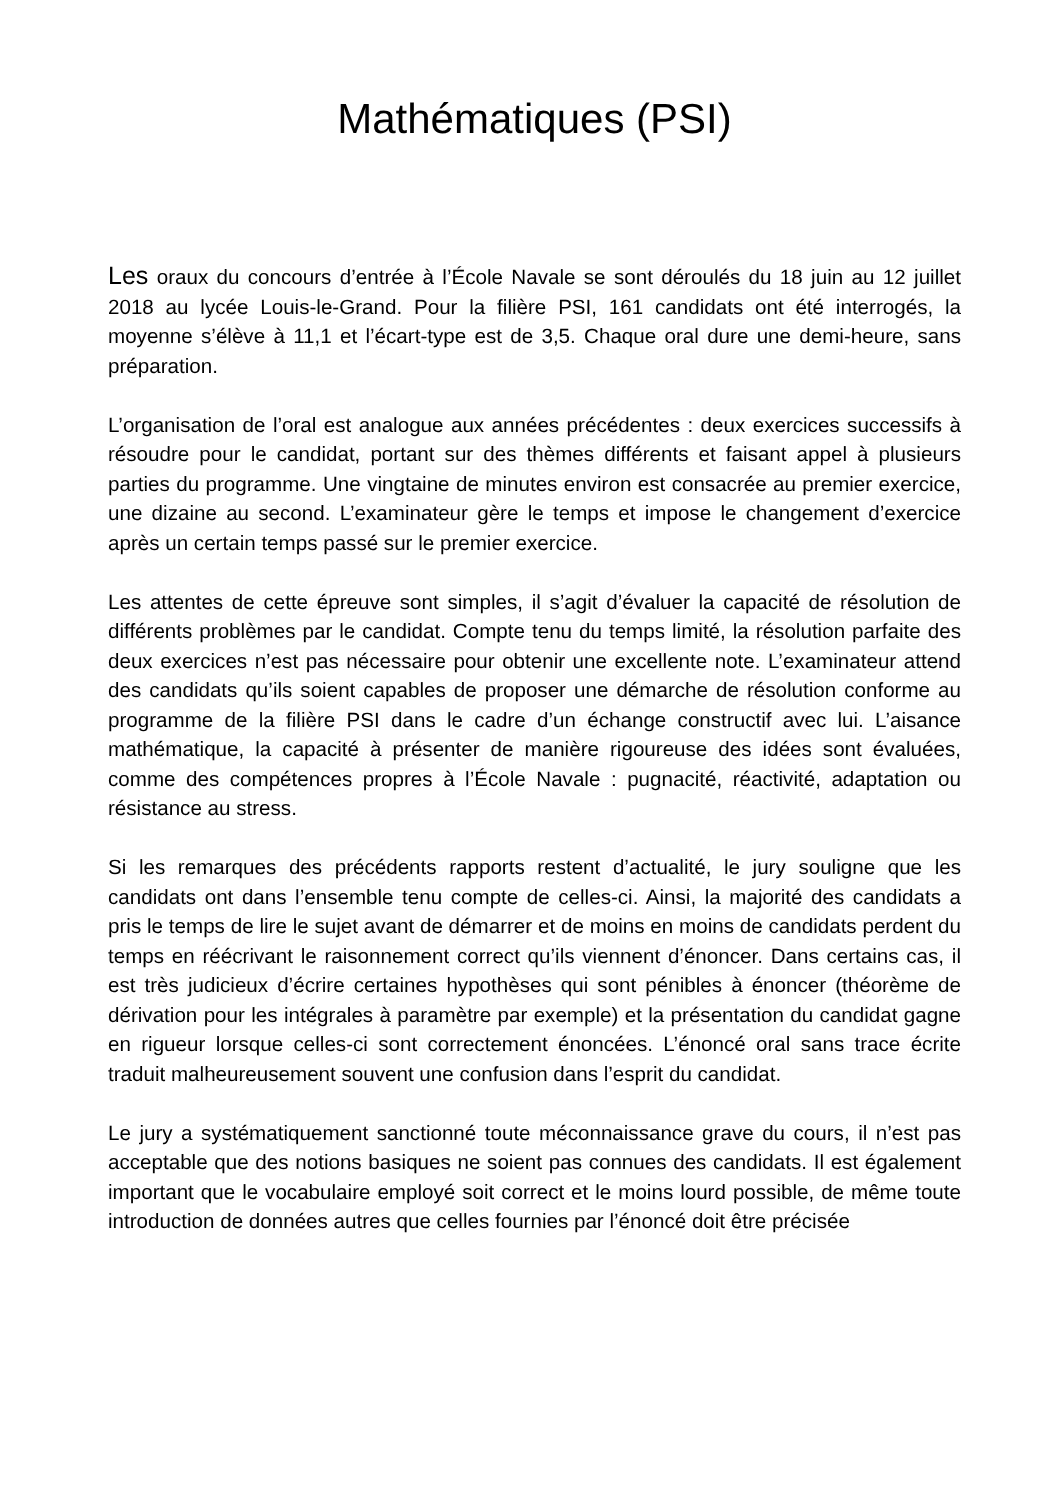Mathématiques (PSI)
Les oraux du concours d’entrée à l’École Navale se sont déroulés du 18 juin au 12 juillet 2018 au lycée Louis-le-Grand. Pour la filière PSI, 161 candidats ont été interrogés, la moyenne s’élève à 11,1 et l’écart-type est de 3,5. Chaque oral dure une demi-heure, sans préparation.
L’organisation de l’oral est analogue aux années précédentes : deux exercices successifs à résoudre pour le candidat, portant sur des thèmes différents et faisant appel à plusieurs parties du programme. Une vingtaine de minutes environ est consacrée au premier exercice, une dizaine au second. L’examinateur gère le temps et impose le changement d’exercice après un certain temps passé sur le premier exercice.
Les attentes de cette épreuve sont simples, il s’agit d’évaluer la capacité de résolution de différents problèmes par le candidat. Compte tenu du temps limité, la résolution parfaite des deux exercices n’est pas nécessaire pour obtenir une excellente note. L’examinateur attend des candidats qu’ils soient capables de proposer une démarche de résolution conforme au programme de la filière PSI dans le cadre d’un échange constructif avec lui. L’aisance mathématique, la capacité à présenter de manière rigoureuse des idées sont évaluées, comme des compétences propres à l’École Navale : pugnacité, réactivité, adaptation ou résistance au stress.
Si les remarques des précédents rapports restent d’actualité, le jury souligne que les candidats ont dans l’ensemble tenu compte de celles-ci. Ainsi, la majorité des candidats a pris le temps de lire le sujet avant de démarrer et de moins en moins de candidats perdent du temps en réécrivant le raisonnement correct qu’ils viennent d’énoncer. Dans certains cas, il est très judicieux d’écrire certaines hypothèses qui sont pénibles à énoncer (théorème de dérivation pour les intégrales à paramètre par exemple) et la présentation du candidat gagne en rigueur lorsque celles-ci sont correctement énoncées. L’énoncé oral sans trace écrite traduit malheureusement souvent une confusion dans l’esprit du candidat.
Le jury a systématiquement sanctionné toute méconnaissance grave du cours, il n’est pas acceptable que des notions basiques ne soient pas connues des candidats. Il est également important que le vocabulaire employé soit correct et le moins lourd possible, de même toute introduction de données autres que celles fournies par l’énoncé doit être précisée